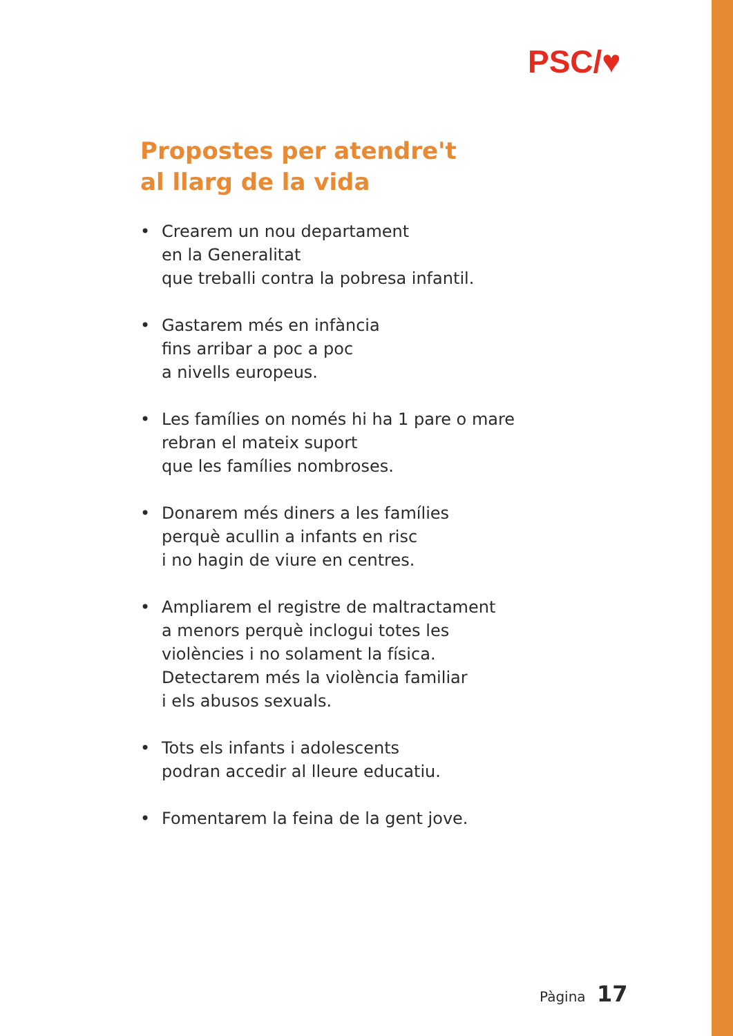PSC/♥
Propostes per atendre't
al llarg de la vida
• Crearem un nou departament
en la Generalitat
que treballi contra la pobresa infantil.
• Gastarem més en infància
fins arribar a poc a poc
a nivells europeus.
• Les famílies on només hi ha 1 pare o mare
rebran el mateix suport
que les famílies nombroses.
• Donarem més diners a les famílies
perquè acullin a infants en risc
i no hagin de viure en centres.
• Ampliarem el registre de maltractament
a menors perquè inclogui totes les
violències i no solament la física.
Detectarem més la violència familiar
i els abusos sexuals.
• Tots els infants i adolescents
podran accedir al lleure educatiu.
• Fomentarem la feina de la gent jove.
Pàgina 17